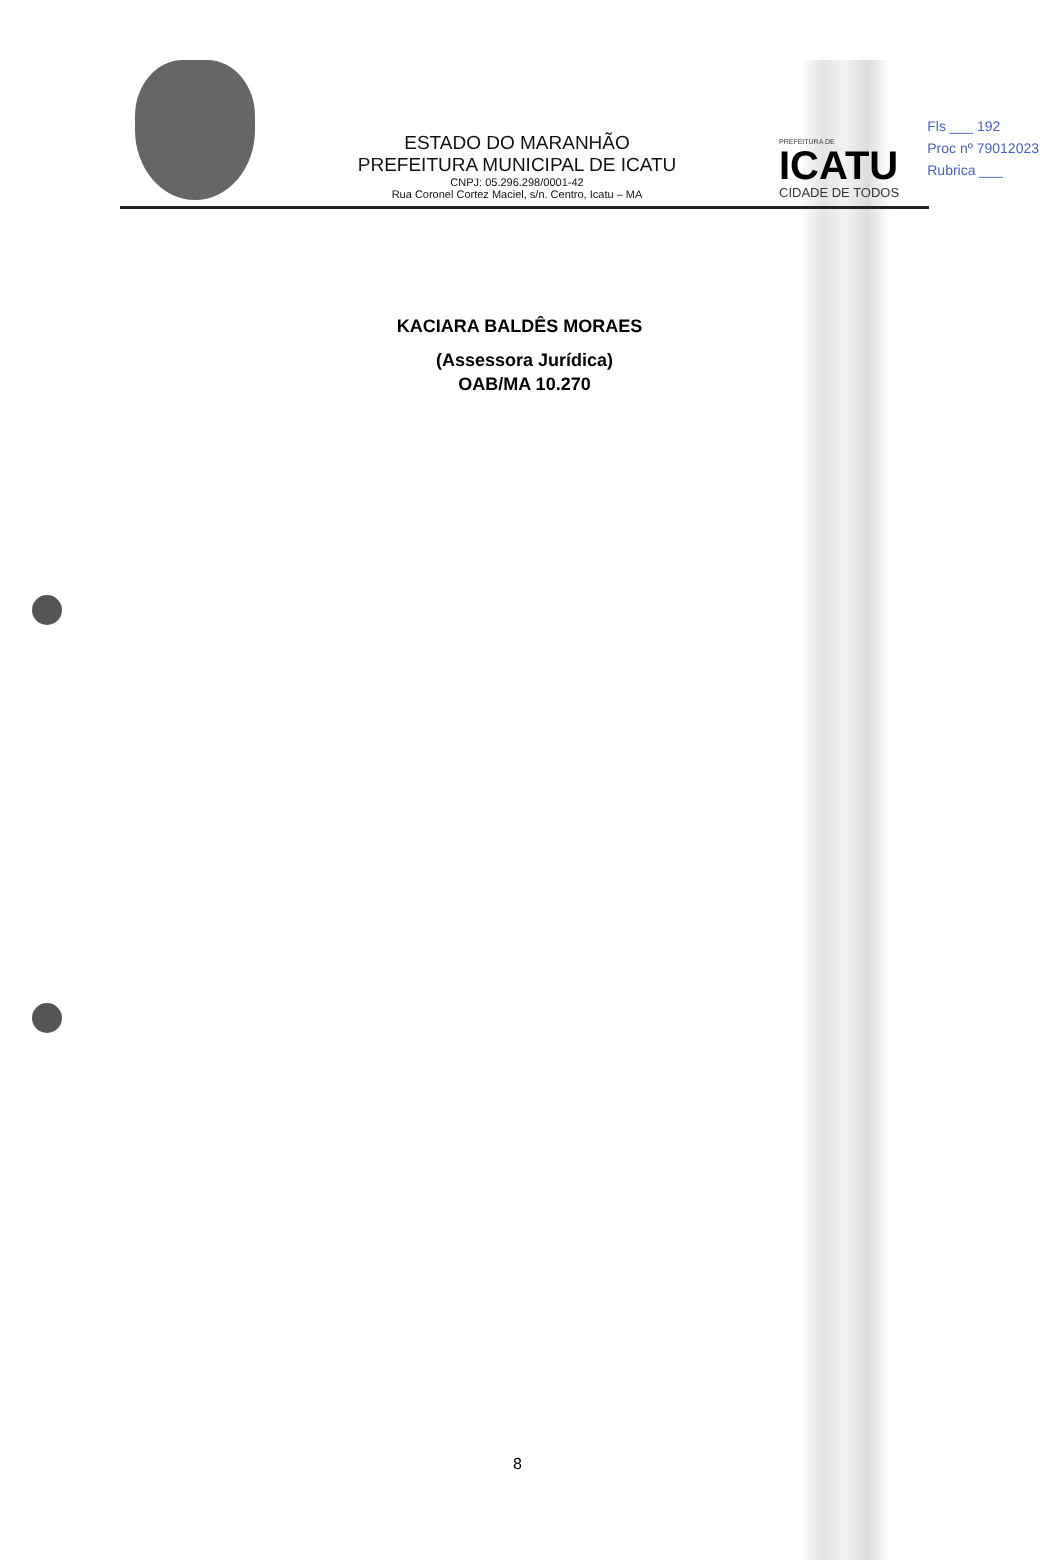Fls ___ 192
Proc nº 79012023
Rubrica ___
ESTADO DO MARANHÃO
PREFEITURA MUNICIPAL DE ICATU
CNPJ: 05.296.298/0001-42
Rua Coronel Cortez Maciel, s/n. Centro, Icatu – MA
PREFEITURA DE
ICATU
CIDADE DE TODOS
KACIARA BALDÊS MORAES
(Assessora Jurídica)
OAB/MA 10.270
8